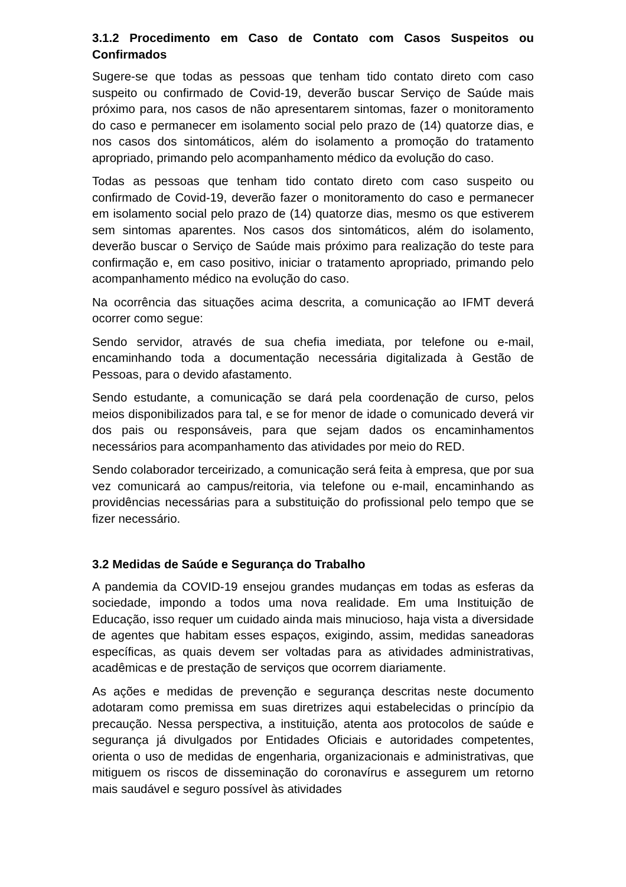3.1.2 Procedimento em Caso de Contato com Casos Suspeitos ou Confirmados
Sugere-se que todas as pessoas que tenham tido contato direto com caso suspeito ou confirmado de Covid-19, deverão buscar Serviço de Saúde mais próximo para, nos casos de não apresentarem sintomas, fazer o monitoramento do caso e permanecer em isolamento social pelo prazo de (14) quatorze dias, e nos casos dos sintomáticos, além do isolamento a promoção do tratamento apropriado, primando pelo acompanhamento médico da evolução do caso.
Todas as pessoas que tenham tido contato direto com caso suspeito ou confirmado de Covid-19, deverão fazer o monitoramento do caso e permanecer em isolamento social pelo prazo de (14) quatorze dias, mesmo os que estiverem sem sintomas aparentes. Nos casos dos sintomáticos, além do isolamento, deverão buscar o Serviço de Saúde mais próximo para realização do teste para confirmação e, em caso positivo, iniciar o tratamento apropriado, primando pelo acompanhamento médico na evolução do caso.
Na ocorrência das situações acima descrita, a comunicação ao IFMT deverá ocorrer como segue:
Sendo servidor, através de sua chefia imediata, por telefone ou e-mail, encaminhando toda a documentação necessária digitalizada à Gestão de Pessoas, para o devido afastamento.
Sendo estudante, a comunicação se dará pela coordenação de curso, pelos meios disponibilizados para tal, e se for menor de idade o comunicado deverá vir dos pais ou responsáveis, para que sejam dados os encaminhamentos necessários para acompanhamento das atividades por meio do RED.
Sendo colaborador terceirizado, a comunicação será feita à empresa, que por sua vez comunicará ao campus/reitoria, via telefone ou e-mail, encaminhando as providências necessárias para a substituição do profissional pelo tempo que se fizer necessário.
3.2 Medidas de Saúde e Segurança do Trabalho
A pandemia da COVID-19 ensejou grandes mudanças em todas as esferas da sociedade, impondo a todos uma nova realidade. Em uma Instituição de Educação, isso requer um cuidado ainda mais minucioso, haja vista a diversidade de agentes que habitam esses espaços, exigindo, assim, medidas saneadoras específicas, as quais devem ser voltadas para as atividades administrativas, acadêmicas e de prestação de serviços que ocorrem diariamente.
As ações e medidas de prevenção e segurança descritas neste documento adotaram como premissa em suas diretrizes aqui estabelecidas o princípio da precaução. Nessa perspectiva, a instituição, atenta aos protocolos de saúde e segurança já divulgados por Entidades Oficiais e autoridades competentes, orienta o uso de medidas de engenharia, organizacionais e administrativas, que mitiguem os riscos de disseminação do coronavírus e assegurem um retorno mais saudável e seguro possível às atividades